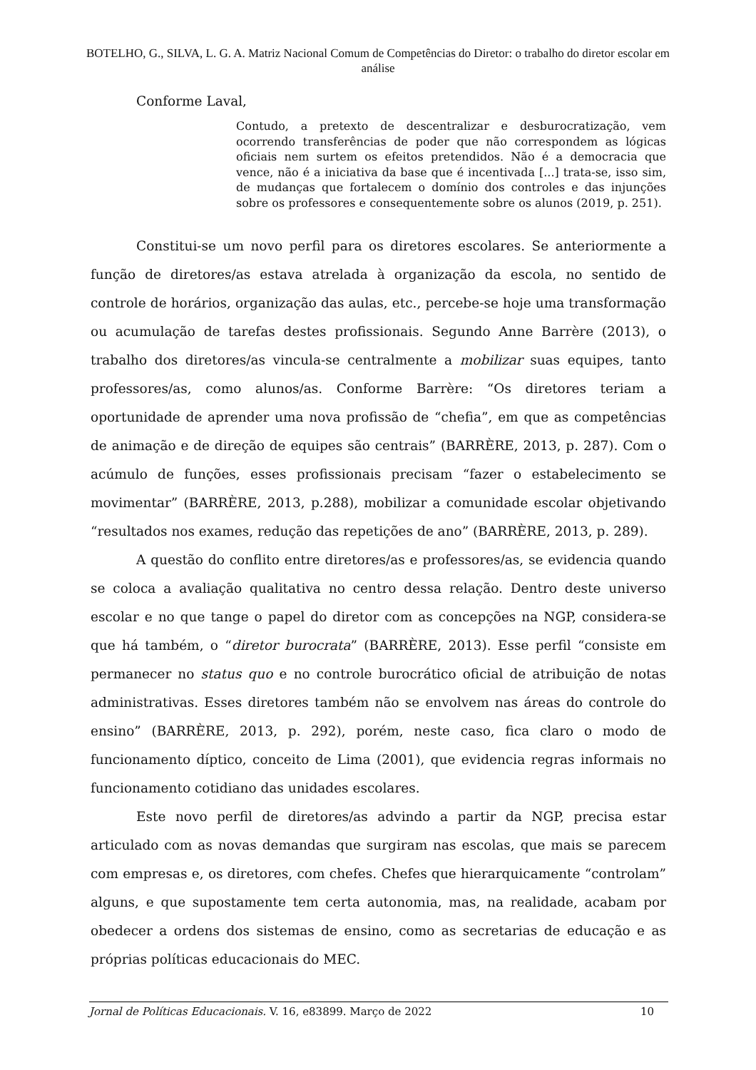BOTELHO, G., SILVA, L. G. A. Matriz Nacional Comum de Competências do Diretor: o trabalho do diretor escolar em análise
Conforme Laval,
Contudo, a pretexto de descentralizar e desburocratização, vem ocorrendo transferências de poder que não correspondem as lógicas oficiais nem surtem os efeitos pretendidos. Não é a democracia que vence, não é a iniciativa da base que é incentivada [...] trata-se, isso sim, de mudanças que fortalecem o domínio dos controles e das injunções sobre os professores e consequentemente sobre os alunos (2019, p. 251).
Constitui-se um novo perfil para os diretores escolares. Se anteriormente a função de diretores/as estava atrelada à organização da escola, no sentido de controle de horários, organização das aulas, etc., percebe-se hoje uma transformação ou acumulação de tarefas destes profissionais. Segundo Anne Barrère (2013), o trabalho dos diretores/as vincula-se centralmente a mobilizar suas equipes, tanto professores/as, como alunos/as. Conforme Barrère: “Os diretores teriam a oportunidade de aprender uma nova profissão de “chefia”, em que as competências de animação e de direção de equipes são centrais” (BARRÈRE, 2013, p. 287). Com o acúmulo de funções, esses profissionais precisam “fazer o estabelecimento se movimentar” (BARRÈRE, 2013, p.288), mobilizar a comunidade escolar objetivando “resultados nos exames, redução das repetições de ano” (BARRÈRE, 2013, p. 289).
A questão do conflito entre diretores/as e professores/as, se evidencia quando se coloca a avaliação qualitativa no centro dessa relação. Dentro deste universo escolar e no que tange o papel do diretor com as concepções na NGP, considera-se que há também, o “diretor burocrata” (BARRÈRE, 2013). Esse perfil “consiste em permanecer no status quo e no controle burocrático oficial de atribuição de notas administrativas. Esses diretores também não se envolvem nas áreas do controle do ensino” (BARRÈRE, 2013, p. 292), porém, neste caso, fica claro o modo de funcionamento díptico, conceito de Lima (2001), que evidencia regras informais no funcionamento cotidiano das unidades escolares.
Este novo perfil de diretores/as advindo a partir da NGP, precisa estar articulado com as novas demandas que surgiram nas escolas, que mais se parecem com empresas e, os diretores, com chefes. Chefes que hierarquicamente “controlam” alguns, e que supostamente tem certa autonomia, mas, na realidade, acabam por obedecer a ordens dos sistemas de ensino, como as secretarias de educação e as próprias políticas educacionais do MEC.
Jornal de Políticas Educacionais. V. 16, e83899. Março de 2022 10